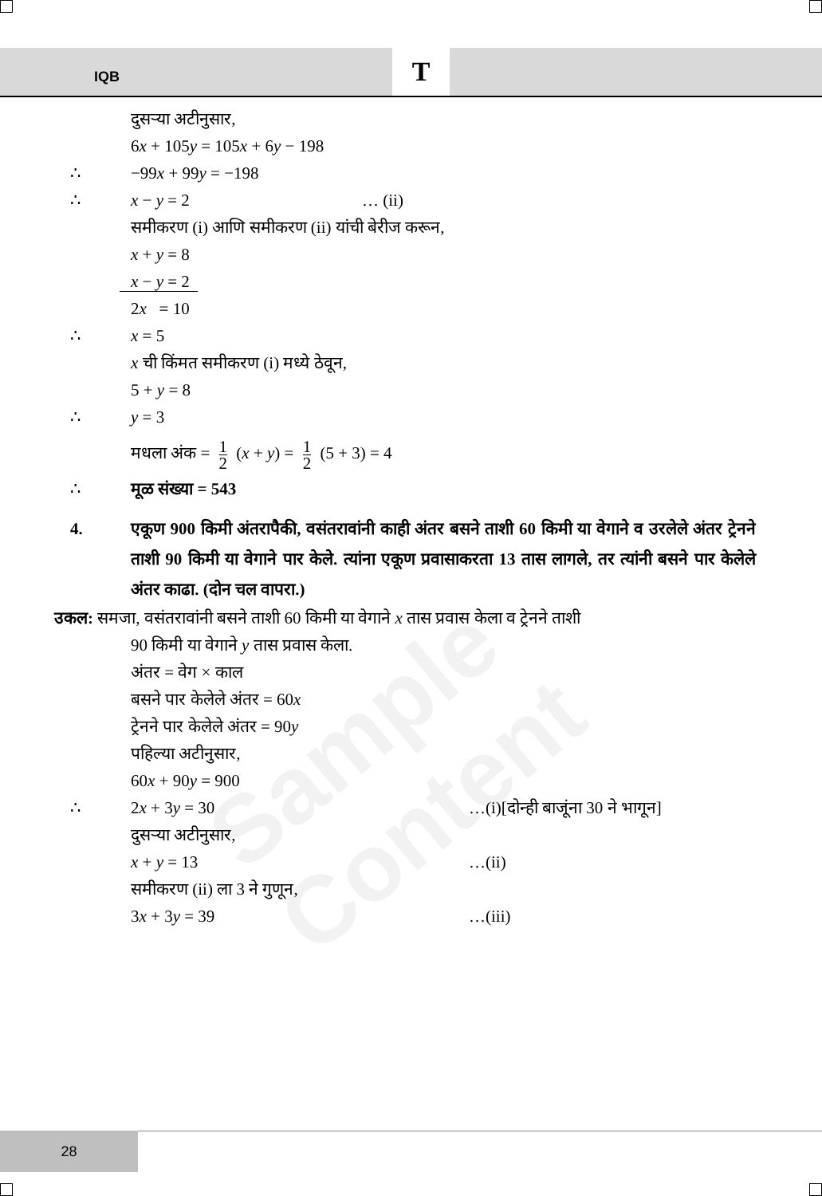IQB T
Sample Content
दुसऱ्या अटीनुसार,
6x + 105y = 105x + 6y − 198
∴ −99x + 99y = −198
∴ x − y = 2 … (ii)
समीकरण (i) आणि समीकरण (ii) यांची बेरीज करून,
x + y = 8
x − y = 2
2x = 10
∴ x = 5
x ची किंमत समीकरण (i) मध्ये ठेवून,
5 + y = 8
∴ y = 3
मधला अंक = 1 2 (x + y) = 1 2 (5 + 3) = 4
∴ मूळ संख्या = 543
4. एकूण 900 किमी अंतरापैकी, वसंतरावांनी काही अंतर बसने ताशी 60 किमी या वेगाने व उरलेले अंतर ट्रेनने ताशी 90 किमी या वेगाने पार केले. त्यांना एकूण प्रवासाकरता 13 तास लागले, तर त्यांनी बसने पार केलेले अंतर काढा. (दोन चल वापरा.)
उकल: समजा, वसंतरावांनी बसने ताशी 60 किमी या वेगाने x तास प्रवास केला व ट्रेनने ताशी
90 किमी या वेगाने y तास प्रवास केला.
अंतर = वेग × काल
बसने पार केलेले अंतर = 60x
ट्रेनने पार केलेले अंतर = 90y
पहिल्या अटीनुसार,
60x + 90y = 900
∴ 2x + 3y = 30 …(i)[दोन्ही बाजूंना 30 ने भागून]
दुसऱ्या अटीनुसार,
x + y = 13 …(ii)
समीकरण (ii) ला 3 ने गुणून,
3x + 3y = 39 …(iii)
28